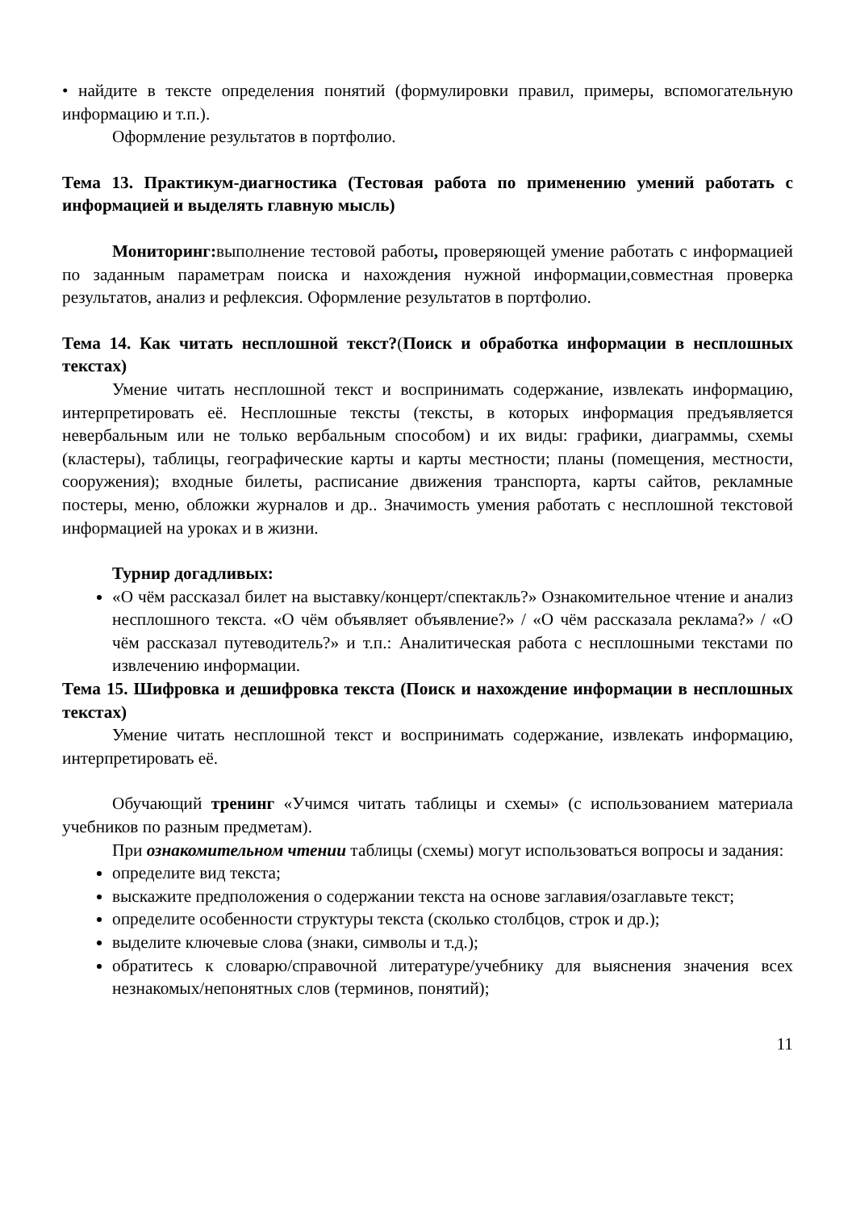• найдите в тексте определения понятий (формулировки правил, примеры, вспомогательную информацию и т.п.).
Оформление результатов в портфолио.
Тема 13. Практикум-диагностика (Тестовая работа по применению умений работать с информацией и выделять главную мысль)
Мониторинг: выполнение тестовой работы, проверяющей умение работать с информацией по заданным параметрам поиска и нахождения нужной информации,совместная проверка результатов, анализ и рефлексия. Оформление результатов в портфолио.
Тема 14. Как читать несплошной текст?(Поиск и обработка информации в несплошных текстах)
Умение читать несплошной текст и воспринимать содержание, извлекать информацию, интерпретировать её. Несплошные тексты (тексты, в которых информация предъявляется невербальным или не только вербальным способом) и их виды: графики, диаграммы, схемы (кластеры), таблицы, географические карты и карты местности; планы (помещения, местности, сооружения); входные билеты, расписание движения транспорта, карты сайтов, рекламные постеры, меню, обложки журналов и др.. Значимость умения работать с несплошной текстовой информацией на уроках и в жизни.
Турнир догадливых:
«О чём рассказал билет на выставку/концерт/спектакль?» Ознакомительное чтение и анализ несплошного текста. «О чём объявляет объявление?» / «О чём рассказала реклама?» / «О чём рассказал путеводитель?» и т.п.: Аналитическая работа с несплошными текстами по извлечению информации.
Тема 15. Шифровка и дешифровка текста (Поиск и нахождение информации в несплошных текстах)
Умение читать несплошной текст и воспринимать содержание, извлекать информацию, интерпретировать её.
Обучающий тренинг «Учимся читать таблицы и схемы» (с использованием материала учебников по разным предметам).
При ознакомительном чтении таблицы (схемы) могут использоваться вопросы и задания:
определите вид текста;
выскажите предположения о содержании текста на основе заглавия/озаглавьте текст;
определите особенности структуры текста (сколько столбцов, строк и др.);
выделите ключевые слова (знаки, символы и т.д.);
обратитесь к словарю/справочной литературе/учебнику для выяснения значения всех незнакомых/непонятных слов (терминов, понятий);
11